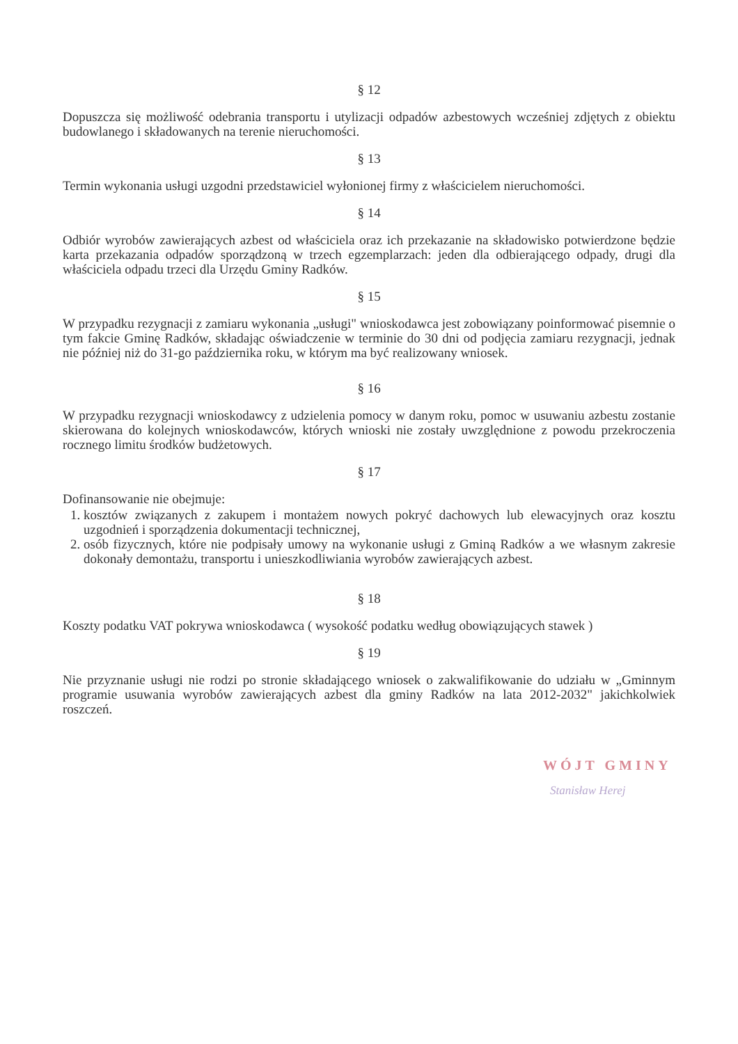§ 12
Dopuszcza się możliwość odebrania transportu i utylizacji odpadów azbestowych wcześniej zdjętych z obiektu budowlanego i składowanych na terenie nieruchomości.
§ 13
Termin wykonania usługi uzgodni przedstawiciel wyłonionej firmy z właścicielem nieruchomości.
§ 14
Odbiór wyrobów zawierających azbest od właściciela oraz ich przekazanie na składowisko potwierdzone będzie karta przekazania odpadów sporządzoną w trzech egzemplarzach: jeden dla odbierającego odpady, drugi dla właściciela odpadu trzeci dla Urzędu Gminy Radków.
§ 15
W przypadku rezygnacji z zamiaru wykonania „usługi" wnioskodawca jest zobowiązany poinformować pisemnie o tym fakcie Gminę Radków, składając oświadczenie w terminie do 30 dni od podjęcia zamiaru rezygnacji, jednak nie później niż do 31-go października roku, w którym ma być realizowany wniosek.
§ 16
W przypadku rezygnacji wnioskodawcy z udzielenia pomocy w danym roku, pomoc w usuwaniu azbestu zostanie skierowana do kolejnych wnioskodawców, których wnioski nie zostały uwzględnione z powodu przekroczenia rocznego limitu środków budżetowych.
§ 17
Dofinansowanie nie obejmuje:
1. kosztów związanych z zakupem i montażem nowych pokryć dachowych lub elewacyjnych oraz kosztu uzgodnień i sporządzenia dokumentacji technicznej,
2. osób fizycznych, które nie podpisały umowy na wykonanie usługi z Gminą Radków a we własnym zakresie dokonały demontażu, transportu i unieszkodliwiania wyrobów zawierających azbest.
§ 18
Koszty podatku VAT pokrywa wnioskodawca ( wysokość podatku według obowiązujących stawek )
§ 19
Nie przyznanie usługi nie rodzi po stronie składającego wniosek o zakwalifikowanie do udziału w „Gminnym programie usuwania wyrobów zawierających azbest dla gminy Radków na lata 2012-2032" jakichkolwiek roszczeń.
WÓJT GMINY
Stanisław Herej